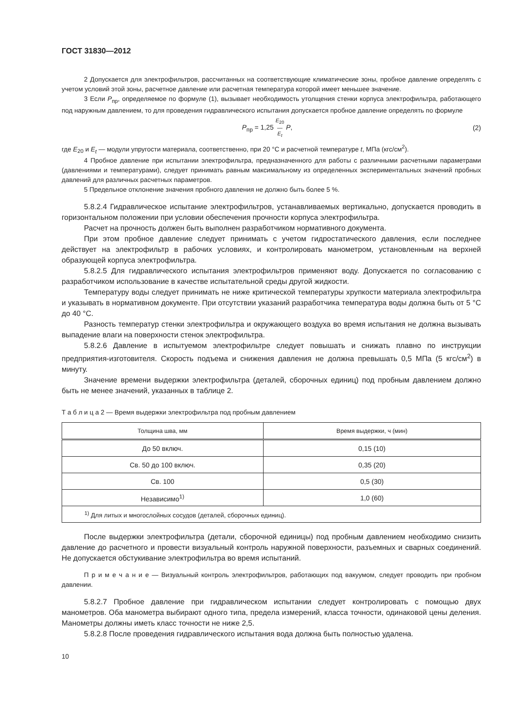ГОСТ 31830—2012
2 Допускается для электрофильтров, рассчитанных на соответствующие климатические зоны, пробное давление определять с учетом условий этой зоны, расчетное давление или расчетная температура которой имеет меньшее значение.
3 Если P<sub>пр</sub>, определяемое по формуле (1), вызывает необходимость утолщения стенки корпуса электрофильтра, работающего под наружным давлением, то для проведения гидравлического испытания допускается пробное давление определять по формуле
P<sub>пр</sub> = 1,25 E<sub>20</sub>
—
E<sub>t</sub> P, (2)
где E<sub>20</sub> и E<sub>t</sub> — модули упругости материала, соответственно, при 20 °С и расчетной температуре t, МПа (кгс/см<sup>2</sup>).
4 Пробное давление при испытании электрофильтра, предназначенного для работы с различными расчетными параметрами (давлениями и температурами), следует принимать равным максимальному из определенных экспериментальных значений пробных давлений для различных расчетных параметров.
5 Предельное отклонение значения пробного давления не должно быть более 5 %.
5.8.2.4 Гидравлическое испытание электрофильтров, устанавливаемых вертикально, допускается проводить в горизонтальном положении при условии обеспечения прочности корпуса электрофильтра.
Расчет на прочность должен быть выполнен разработчиком нормативного документа.
При этом пробное давление следует принимать с учетом гидростатического давления, если последнее действует на электрофильтр в рабочих условиях, и контролировать манометром, установленным на верхней образующей корпуса электрофильтра.
5.8.2.5 Для гидравлического испытания электрофильтров применяют воду. Допускается по согласованию с разработчиком использование в качестве испытательной среды другой жидкости.
Температуру воды следует принимать не ниже критической температуры хрупкости материала электрофильтра и указывать в нормативном документе. При отсутствии указаний разработчика температура воды должна быть от 5 °С до 40 °С.
Разность температур стенки электрофильтра и окружающего воздуха во время испытания не должна вызывать выпадение влаги на поверхности стенок электрофильтра.
5.8.2.6 Давление в испытуемом электрофильтре следует повышать и снижать плавно по инструкции предприятия-изготовителя. Скорость подъема и снижения давления не должна превышать 0,5 МПа (5 кгс/см<sup>2</sup>) в минуту.
Значение времени выдержки электрофильтра (деталей, сборочных единиц) под пробным давлением должно быть не менее значений, указанных в таблице 2.
Т а б л и ц а 2 — Время выдержки электрофильтра под пробным давлением
| Толщина шва, мм | Время выдержки, ч (мин) |
| --- | --- |
| До 50 включ. | 0,15 (10) |
| Св. 50 до 100 включ. | 0,35 (20) |
| Св. 100 | 0,5 (30) |
| Независимо<sup>1)</sup> | 1,0 (60) |
| <sup>1)</sup> Для литых и многослойных сосудов (деталей, сборочных единиц). | |
После выдержки электрофильтра (детали, сборочной единицы) под пробным давлением необходимо снизить давление до расчетного и провести визуальный контроль наружной поверхности, разъемных и сварных соединений. Не допускается обстукивание электрофильтра во время испытаний.
П р и м е ч а н и е — Визуальный контроль электрофильтров, работающих под вакуумом, следует проводить при пробном давлении.
5.8.2.7 Пробное давление при гидравлическом испытании следует контролировать с помощью двух манометров. Оба манометра выбирают одного типа, предела измерений, класса точности, одинаковой цены деления. Манометры должны иметь класс точности не ниже 2,5.
5.8.2.8 После проведения гидравлического испытания вода должна быть полностью удалена.
10